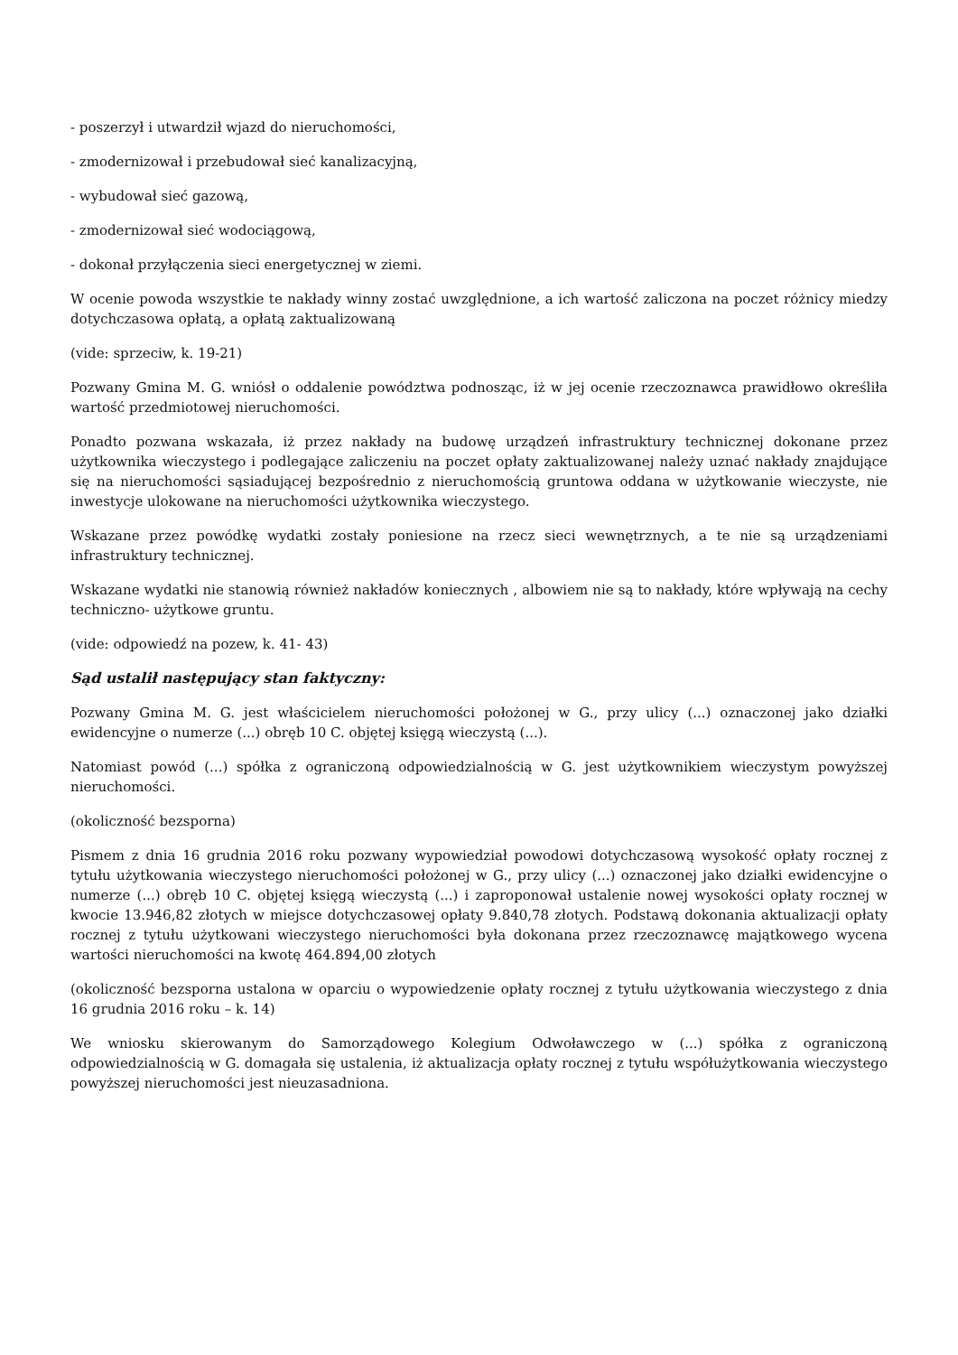- poszerzył i utwardził wjazd do nieruchomości,
- zmodernizował i przebudował sieć kanalizacyjną,
- wybudował sieć gazową,
- zmodernizował sieć wodociągową,
- dokonał przyłączenia sieci energetycznej w ziemi.
W ocenie powoda wszystkie te nakłady winny zostać uwzględnione, a ich wartość zaliczona na poczet różnicy miedzy dotychczasowa opłatą, a opłatą zaktualizowaną
(vide: sprzeciw, k. 19-21)
Pozwany Gmina M. G. wniósł o oddalenie powództwa podnosząc, iż w jej ocenie rzeczoznawca prawidłowo określiła wartość przedmiotowej nieruchomości.
Ponadto pozwana wskazała, iż przez nakłady na budowę urządzeń infrastruktury technicznej dokonane przez użytkownika wieczystego i podlegające zaliczeniu na poczet opłaty zaktualizowanej należy uznać nakłady znajdujące się na nieruchomości sąsiadującej bezpośrednio z nieruchomością gruntowa oddana w użytkowanie wieczyste, nie inwestycje ulokowane na nieruchomości użytkownika wieczystego.
Wskazane przez powódkę wydatki zostały poniesione na rzecz sieci wewnętrznych, a te nie są urządzeniami infrastruktury technicznej.
Wskazane wydatki nie stanowią również nakładów koniecznych , albowiem nie są to nakłady, które wpływają na cechy techniczno- użytkowe gruntu.
(vide: odpowiedź na pozew, k. 41- 43)
Sąd ustalił następujący stan faktyczny:
Pozwany Gmina M. G. jest właścicielem nieruchomości położonej w G., przy ulicy (...) oznaczonej jako działki ewidencyjne o numerze (...) obręb 10 C. objętej księgą wieczystą (...).
Natomiast powód (...) spółka z ograniczoną odpowiedzialnością w G. jest użytkownikiem wieczystym powyższej nieruchomości.
(okoliczność bezsporna)
Pismem z dnia 16 grudnia 2016 roku pozwany wypowiedział powodowi dotychczasową wysokość opłaty rocznej z tytułu użytkowania wieczystego nieruchomości położonej w G., przy ulicy (...) oznaczonej jako działki ewidencyjne o numerze (...) obręb 10 C. objętej księgą wieczystą (...) i zaproponował ustalenie nowej wysokości opłaty rocznej w kwocie 13.946,82 złotych w miejsce dotychczasowej opłaty 9.840,78 złotych. Podstawą dokonania aktualizacji opłaty rocznej z tytułu użytkowani wieczystego nieruchomości była dokonana przez rzeczoznawcę majątkowego wycena wartości nieruchomości na kwotę 464.894,00 złotych
(okoliczność bezsporna ustalona w oparciu o wypowiedzenie opłaty rocznej z tytułu użytkowania wieczystego z dnia 16 grudnia 2016 roku – k. 14)
We wniosku skierowanym do Samorządowego Kolegium Odwoławczego w (...) spółka z ograniczoną odpowiedzialnością w G. domagała się ustalenia, iż aktualizacja opłaty rocznej z tytułu współużytkowania wieczystego powyższej nieruchomości jest nieuzasadniona.